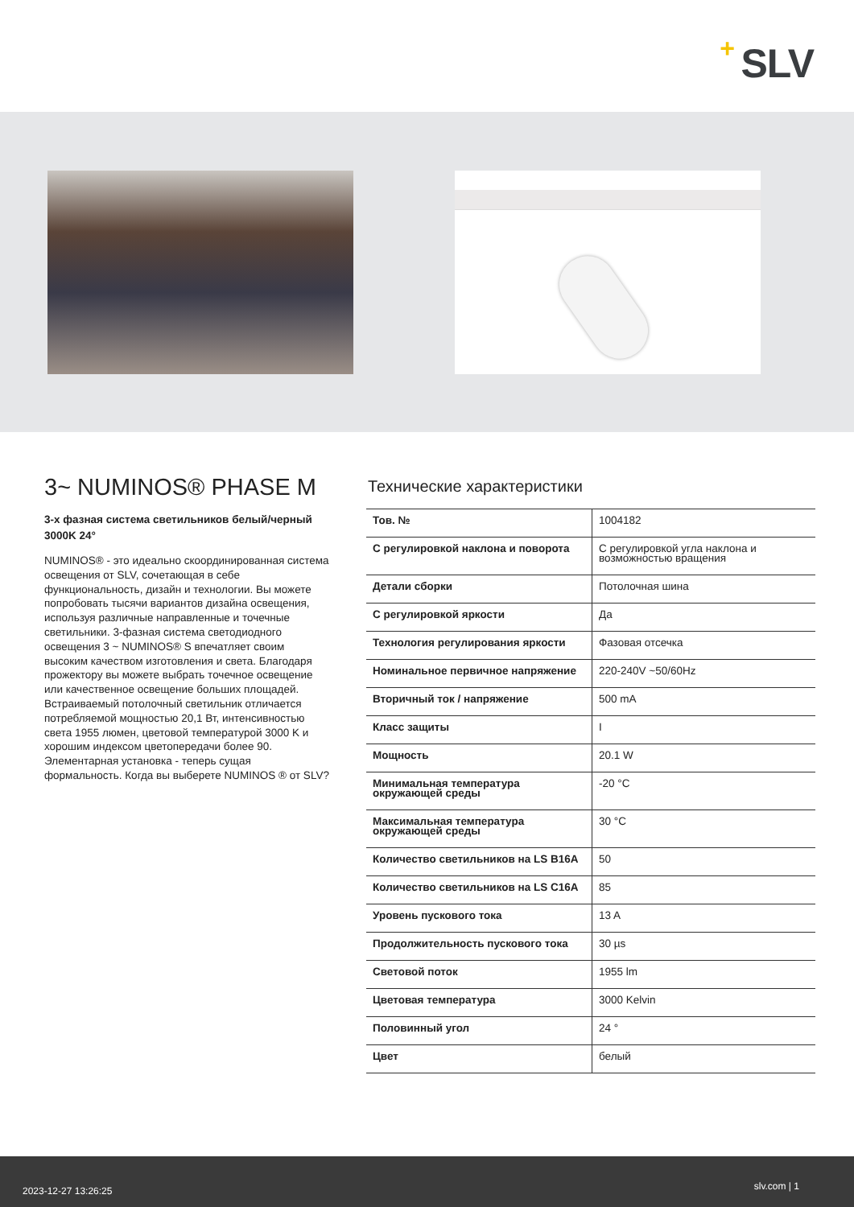+ SLV
3~ NUMINOS® PHASE M
3-х фазная система светильников белый/черный 3000K 24°
NUMINOS® - это идеально скоординированная система освещения от SLV, сочетающая в себе функциональность, дизайн и технологии. Вы можете попробовать тысячи вариантов дизайна освещения, используя различные направленные и точечные светильники. 3-фазная система светодиодного освещения 3 ~ NUMINOS® S впечатляет своим высоким качеством изготовления и света. Благодаря прожектору вы можете выбрать точечное освещение или качественное освещение больших площадей. Встраиваемый потолочный светильник отличается потребляемой мощностью 20,1 Вт, интенсивностью света 1955 люмен, цветовой температурой 3000 K и хорошим индексом цветопередачи более 90. Элементарная установка - теперь сущая формальность. Когда вы выберете NUMINOS ® от SLV?
Технические характеристики
| Тов. № | 1004182 |
| С регулировкой наклона и поворота | С регулировкой угла наклона и возможностью вращения |
| Детали сборки | Потолочная шина |
| С регулировкой яркости | Да |
| Технология регулирования яркости | Фазовая отсечка |
| Номинальное первичное напряжение | 220-240V ~50/60Hz |
| Вторичный ток / напряжение | 500 mA |
| Класс защиты | I |
| Мощность | 20.1 W |
| Минимальная температура окружающей среды | -20 °C |
| Максимальная температура окружающей среды | 30 °C |
| Количество светильников на LS B16A | 50 |
| Количество светильников на LS C16A | 85 |
| Уровень пускового тока | 13 A |
| Продолжительность пускового тока | 30 µs |
| Световой поток | 1955 lm |
| Цветовая температура | 3000 Kelvin |
| Половинный угол | 24 ° |
| Цвет | белый |
2023-12-27 13:26:25 slv.com | 1